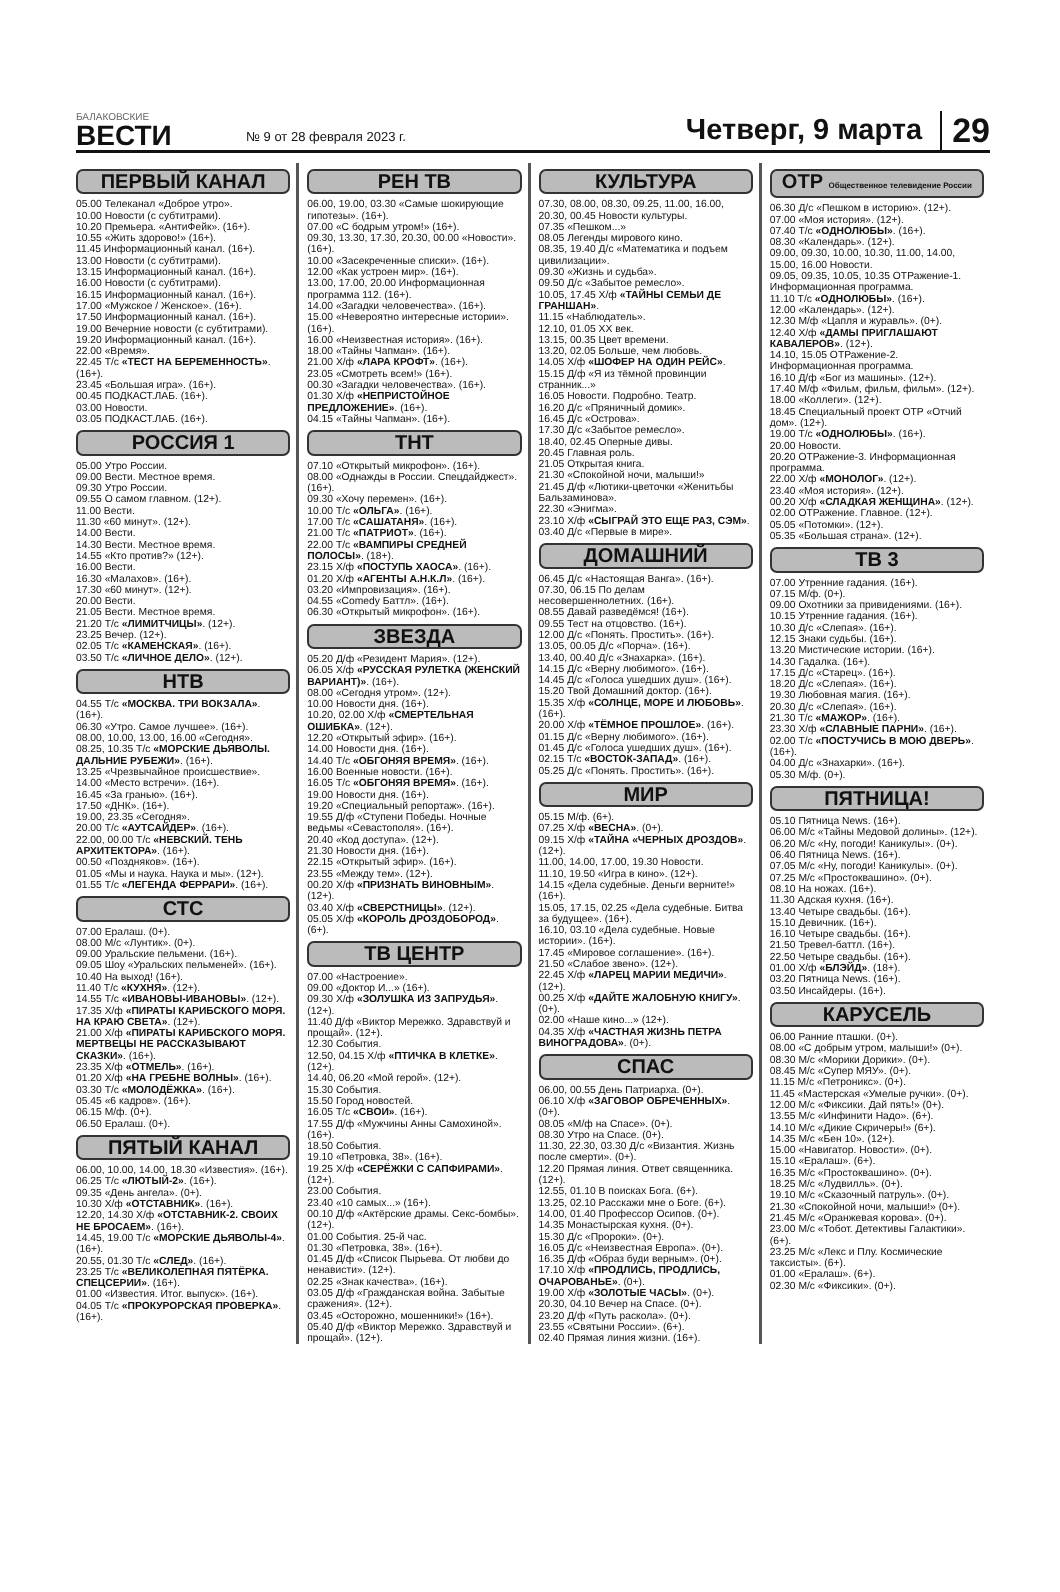БАЛАКОВСКИЕ
ВЕСТИ
№ 9 от 28 февраля 2023 г.
Четверг, 9 марта
29
ПЕРВЫЙ КАНАЛ
05.00 Телеканал «Доброе утро».
10.00 Новости (с субтитрами).
10.20 Премьера. «АнтиФейк». (16+).
10.55 «Жить здорово!» (16+).
11.45 Информационный канал. (16+).
13.00 Новости (с субтитрами).
13.15 Информационный канал. (16+).
16.00 Новости (с субтитрами).
16.15 Информационный канал. (16+).
17.00 «Мужское / Женское». (16+).
17.50 Информационный канал. (16+).
19.00 Вечерние новости (с субтитрами).
19.20 Информационный канал. (16+).
22.00 «Время».
22.45 Т/с «ТЕСТ НА БЕРЕМЕННОСТЬ». (16+).
23.45 «Большая игра». (16+).
00.45 ПОДКАСТ.ЛАБ. (16+).
03.00 Новости.
03.05 ПОДКАСТ.ЛАБ. (16+).
РОССИЯ 1
05.00 Утро России.
09.00 Вести. Местное время.
09.30 Утро России.
09.55 О самом главном. (12+).
11.00 Вести.
11.30 «60 минут». (12+).
14.00 Вести.
14.30 Вести. Местное время.
14.55 «Кто против?» (12+).
16.00 Вести.
16.30 «Малахов». (16+).
17.30 «60 минут». (12+).
20.00 Вести.
21.05 Вести. Местное время.
21.20 Т/с «ЛИМИТЧИЦЫ». (12+).
23.25 Вечер. (12+).
02.05 Т/с «КАМЕНСКАЯ». (16+).
03.50 Т/с «ЛИЧНОЕ ДЕЛО». (12+).
НТВ
04.55 Т/с «МОСКВА. ТРИ ВОКЗАЛА». (16+).
06.30 «Утро. Самое лучшее». (16+).
08.00, 10.00, 13.00, 16.00 «Сегодня».
08.25, 10.35 Т/с «МОРСКИЕ ДЬЯВОЛЫ. ДАЛЬНИЕ РУБЕЖИ». (16+).
13.25 «Чрезвычайное происшествие».
14.00 «Место встречи». (16+).
16.45 «За гранью». (16+).
17.50 «ДНК». (16+).
19.00, 23.35 «Сегодня».
20.00 Т/с «АУТСАЙДЕР». (16+).
22.00, 00.00 Т/с «НЕВСКИЙ. ТЕНЬ АРХИТЕКТОРА». (16+).
00.50 «Поздняков». (16+).
01.05 «Мы и наука. Наука и мы». (12+).
01.55 Т/с «ЛЕГЕНДА ФЕРРАРИ». (16+).
СТС
07.00 Ералаш. (0+).
08.00 М/с «Лунтик». (0+).
09.00 Уральские пельмени. (16+).
09.05 Шоу «Уральских пельменей». (16+).
10.40 На выход! (16+).
11.40 Т/с «КУХНЯ». (12+).
14.55 Т/с «ИВАНОВЫ-ИВАНОВЫ». (12+).
17.35 Х/ф «ПИРАТЫ КАРИБСКОГО МОРЯ. НА КРАЮ СВЕТА». (12+).
21.00 Х/ф «ПИРАТЫ КАРИБСКОГО МОРЯ. МЕРТВЕЦЫ НЕ РАССКАЗЫВАЮТ СКАЗКИ». (16+).
23.35 Х/ф «ОТМЕЛЬ». (16+).
01.20 Х/ф «НА ГРЕБНЕ ВОЛНЫ». (16+).
03.30 Т/с «МОЛОДЁЖКА». (16+).
05.45 «6 кадров». (16+).
06.15 М/ф. (0+).
06.50 Ералаш. (0+).
ПЯТЫЙ КАНАЛ
06.00, 10.00, 14.00, 18.30 «Известия». (16+).
06.25 Т/с «ЛЮТЫЙ-2». (16+).
09.35 «День ангела». (0+).
10.30 Х/ф «ОТСТАВНИК». (16+).
12.20, 14.30 Х/ф «ОТСТАВНИК-2. СВОИХ НЕ БРОСАЕМ». (16+).
14.45, 19.00 Т/с «МОРСКИЕ ДЬЯВОЛЫ-4». (16+).
20.55, 01.30 Т/с «СЛЕД». (16+).
23.25 Т/с «ВЕЛИКОЛЕПНАЯ ПЯТЁРКА. СПЕЦСЕРИИ». (16+).
01.00 «Известия. Итог. выпуск». (16+).
04.05 Т/с «ПРОКУРОРСКАЯ ПРОВЕРКА». (16+).
РЕН ТВ
06.00, 19.00, 03.30 «Самые шокирующие гипотезы». (16+).
07.00 «С бодрым утром!» (16+).
09.30, 13.30, 17.30, 20.30, 00.00 «Новости». (16+).
10.00 «Засекреченные списки». (16+).
12.00 «Как устроен мир». (16+).
13.00, 17.00, 20.00 Информационная программа 112. (16+).
14.00 «Загадки человечества». (16+).
15.00 «Невероятно интересные истории». (16+).
16.00 «Неизвестная история». (16+).
18.00 «Тайны Чапман». (16+).
21.00 Х/ф «ЛАРА КРОФТ». (16+).
23.05 «Смотреть всем!» (16+).
00.30 «Загадки человечества». (16+).
01.30 Х/ф «НЕПРИСТОЙНОЕ ПРЕДЛОЖЕНИЕ». (16+).
04.15 «Тайны Чапман». (16+).
ТНТ
07.10 «Открытый микрофон». (16+).
08.00 «Однажды в России. Спецдайджест». (16+).
09.30 «Хочу перемен». (16+).
10.00 Т/с «ОЛЬГА». (16+).
17.00 Т/с «САШАТАНЯ». (16+).
21.00 Т/с «ПАТРИОТ». (16+).
22.00 Т/с «ВАМПИРЫ СРЕДНЕЙ ПОЛОСЫ». (18+).
23.15 Х/ф «ПОСТУПЬ ХАОСА». (16+).
01.20 Х/ф «АГЕНТЫ А.Н.К.Л». (16+).
03.20 «Импровизация». (16+).
04.55 «Comedy Баттл». (16+).
06.30 «Открытый микрофон». (16+).
ЗВЕЗДА
05.20 Д/ф «Резидент Мария». (12+).
06.05 Х/ф «РУССКАЯ РУЛЕТКА (ЖЕНСКИЙ ВАРИАНТ)». (16+).
08.00 «Сегодня утром». (12+).
10.00 Новости дня. (16+).
10.20, 02.00 Х/ф «СМЕРТЕЛЬНАЯ ОШИБКА». (12+).
12.20 «Открытый эфир». (16+).
14.00 Новости дня. (16+).
14.40 Т/с «ОБГОНЯЯ ВРЕМЯ». (16+).
16.00 Военные новости. (16+).
16.05 Т/с «ОБГОНЯЯ ВРЕМЯ». (16+).
19.00 Новости дня. (16+).
19.20 «Специальный репортаж». (16+).
19.55 Д/ф «Ступени Победы. Ночные ведьмы «Севастополя». (16+).
20.40 «Код доступа». (12+).
21.30 Новости дня. (16+).
22.15 «Открытый эфир». (16+).
23.55 «Между тем». (12+).
00.20 Х/ф «ПРИЗНАТЬ ВИНОВНЫМ». (12+).
03.40 Х/ф «СВЕРСТНИЦЫ». (12+).
05.05 Х/ф «КОРОЛЬ ДРОЗДОБОРОД». (6+).
ТВ ЦЕНТР
07.00 «Настроение».
09.00 «Доктор И...» (16+).
09.30 Х/ф «ЗОЛУШКА ИЗ ЗАПРУДЬЯ». (12+).
11.40 Д/ф «Виктор Мережко. Здравствуй и прощай». (12+).
12.30 События.
12.50, 04.15 Х/ф «ПТИЧКА В КЛЕТКЕ». (12+).
14.40, 06.20 «Мой герой». (12+).
15.30 События.
15.50 Город новостей.
16.05 Т/с «СВОИ». (16+).
17.55 Д/ф «Мужчины Анны Самохиной». (16+).
18.50 События.
19.10 «Петровка, 38». (16+).
19.25 Х/ф «СЕРЁЖКИ С САПФИРАМИ». (12+).
23.00 События.
23.40 «10 самых...» (16+).
00.10 Д/ф «Актёрские драмы. Секс-бомбы». (12+).
01.00 События. 25-й час.
01.30 «Петровка, 38». (16+).
01.45 Д/ф «Список Пырьева. От любви до ненависти». (12+).
02.25 «Знак качества». (16+).
03.05 Д/ф «Гражданская война. Забытые сражения». (12+).
03.45 «Осторожно, мошенники!» (16+).
05.40 Д/ф «Виктор Мережко. Здравствуй и прощай». (12+).
КУЛЬТУРА
07.30, 08.00, 08.30, 09.25, 11.00, 16.00, 20.30, 00.45 Новости культуры.
07.35 «Пешком...»
08.05 Легенды мирового кино.
08.35, 19.40 Д/с «Математика и подъем цивилизации».
09.30 «Жизнь и судьба».
09.50 Д/с «Забытое ремесло».
10.05, 17.45 Х/ф «ТАЙНЫ СЕМЬИ ДЕ ГРАНШАН».
11.15 «Наблюдатель».
12.10, 01.05 ХХ век.
13.15, 00.35 Цвет времени.
13.20, 02.05 Больше, чем любовь.
14.05 Х/ф «ШОФЕР НА ОДИН РЕЙС».
15.15 Д/ф «Я из тёмной провинции странник...»
16.05 Новости. Подробно. Театр.
16.20 Д/с «Пряничный домик».
16.45 Д/с «Острова».
17.30 Д/с «Забытое ремесло».
18.40, 02.45 Оперные дивы.
20.45 Главная роль.
21.05 Открытая книга.
21.30 «Спокойной ночи, малыши!»
21.45 Д/ф «Лютики-цветочки «Женитьбы Бальзаминова».
22.30 «Энигма».
23.10 Х/ф «СЫГРАЙ ЭТО ЕЩЕ РАЗ, СЭМ».
03.40 Д/с «Первые в мире».
ДОМАШНИЙ
06.45 Д/с «Настоящая Ванга». (16+).
07.30, 06.15 По делам несовершеннолетних. (16+).
08.55 Давай разведёмся! (16+).
09.55 Тест на отцовство. (16+).
12.00 Д/с «Понять. Простить». (16+).
13.05, 00.05 Д/с «Порча». (16+).
13.40, 00.40 Д/с «Знахарка». (16+).
14.15 Д/с «Верну любимого». (16+).
14.45 Д/с «Голоса ушедших душ». (16+).
15.20 Твой Домашний доктор. (16+).
15.35 Х/ф «СОЛНЦЕ, МОРЕ И ЛЮБОВЬ». (16+).
20.00 Х/ф «ТЁМНОЕ ПРОШЛОЕ». (16+).
01.15 Д/с «Верну любимого». (16+).
01.45 Д/с «Голоса ушедших душ». (16+).
02.15 Т/с «ВОСТОК-ЗАПАД». (16+).
05.25 Д/с «Понять. Простить». (16+).
МИР
05.15 М/ф. (6+).
07.25 Х/ф «ВЕСНА». (0+).
09.15 Х/ф «ТАЙНА «ЧЕРНЫХ ДРОЗДОВ». (12+).
11.00, 14.00, 17.00, 19.30 Новости.
11.10, 19.50 «Игра в кино». (12+).
14.15 «Дела судебные. Деньги верните!» (16+).
15.05, 17.15, 02.25 «Дела судебные. Битва за будущее». (16+).
16.10, 03.10 «Дела судебные. Новые истории». (16+).
17.45 «Мировое соглашение». (16+).
21.50 «Слабое звено». (12+).
22.45 Х/ф «ЛАРЕЦ МАРИИ МЕДИЧИ». (12+).
00.25 Х/ф «ДАЙТЕ ЖАЛОБНУЮ КНИГУ». (0+).
02.00 «Наше кино...» (12+).
04.35 Х/ф «ЧАСТНАЯ ЖИЗНЬ ПЕТРА ВИНОГРАДОВА». (0+).
СПАС
06.00, 00.55 День Патриарха. (0+).
06.10 Х/ф «ЗАГОВОР ОБРЕЧЕННЫХ». (0+).
08.05 «М/ф на Спасе». (0+).
08.30 Утро на Спасе. (0+).
11.30, 22.30, 03.30 Д/с «Византия. Жизнь после смерти». (0+).
12.20 Прямая линия. Ответ священника. (12+).
12.55, 01.10 В поисках Бога. (6+).
13.25, 02.10 Расскажи мне о Боге. (6+).
14.00, 01.40 Профессор Осипов. (0+).
14.35 Монастырская кухня. (0+).
15.30 Д/с «Пророки». (0+).
16.05 Д/с «Неизвестная Европа». (0+).
16.35 Д/ф «Образ буди верным». (0+).
17.10 Х/ф «ПРОДЛИСЬ, ПРОДЛИСЬ, ОЧАРОВАНЬЕ». (0+).
19.00 Х/ф «ЗОЛОТЫЕ ЧАСЫ». (0+).
20.30, 04.10 Вечер на Спасе. (0+).
23.20 Д/ф «Путь раскола». (0+).
23.55 «Святыни России». (6+).
02.40 Прямая линия жизни. (16+).
ОТР Общественное телевидение России
06.30 Д/с «Пешком в историю». (12+).
07.00 «Моя история». (12+).
07.40 Т/с «ОДНОЛЮБЫ». (16+).
08.30 «Календарь». (12+).
09.00, 09.30, 10.00, 10.30, 11.00, 14.00, 15.00, 16.00 Новости.
09.05, 09.35, 10.05, 10.35 ОТРажение-1. Информационная программа.
11.10 Т/с «ОДНОЛЮБЫ». (16+).
12.00 «Календарь». (12+).
12.30 М/ф «Цапля и журавль». (0+).
12.40 Х/ф «ДАМЫ ПРИГЛАШАЮТ КАВАЛЕРОВ». (12+).
14.10, 15.05 ОТРажение-2. Информационная программа.
16.10 Д/ф «Бог из машины». (12+).
17.40 М/ф «Фильм, фильм, фильм». (12+).
18.00 «Коллеги». (12+).
18.45 Специальный проект ОТР «Отчий дом». (12+).
19.00 Т/с «ОДНОЛЮБЫ». (16+).
20.00 Новости.
20.20 ОТРажение-3. Информационная программа.
22.00 Х/ф «МОНОЛОГ». (12+).
23.40 «Моя история». (12+).
00.20 Х/ф «СЛАДКАЯ ЖЕНЩИНА». (12+).
02.00 ОТРажение. Главное. (12+).
05.05 «Потомки». (12+).
05.35 «Большая страна». (12+).
ТВ 3
07.00 Утренние гадания. (16+).
07.15 М/ф. (0+).
09.00 Охотники за привидениями. (16+).
10.15 Утренние гадания. (16+).
10.30 Д/с «Слепая». (16+).
12.15 Знаки судьбы. (16+).
13.20 Мистические истории. (16+).
14.30 Гадалка. (16+).
17.15 Д/с «Старец». (16+).
18.20 Д/с «Слепая». (16+).
19.30 Любовная магия. (16+).
20.30 Д/с «Слепая». (16+).
21.30 Т/с «МАЖОР». (16+).
23.30 Х/ф «СЛАВНЫЕ ПАРНИ». (16+).
02.00 Т/с «ПОСТУЧИСЬ В МОЮ ДВЕРЬ». (16+).
04.00 Д/с «Знахарки». (16+).
05.30 М/ф. (0+).
ПЯТНИЦА!
05.10 Пятница News. (16+).
06.00 М/с «Тайны Медовой долины». (12+).
06.20 М/с «Ну, погоди! Каникулы». (0+).
06.40 Пятница News. (16+).
07.05 М/с «Ну, погоди! Каникулы». (0+).
07.25 М/с «Простоквашино». (0+).
08.10 На ножах. (16+).
11.30 Адская кухня. (16+).
13.40 Четыре свадьбы. (16+).
15.10 Девичник. (16+).
16.10 Четыре свадьбы. (16+).
21.50 Тревел-баттл. (16+).
22.50 Четыре свадьбы. (16+).
01.00 Х/ф «БЛЭЙД». (18+).
03.20 Пятница News. (16+).
03.50 Инсайдеры. (16+).
КАРУСЕЛЬ
06.00 Ранние пташки. (0+).
08.00 «С добрым утром, малыши!» (0+).
08.30 М/с «Морики Дорики». (0+).
08.45 М/с «Супер МЯУ». (0+).
11.15 М/с «Петроникс». (0+).
11.45 «Мастерская «Умелые ручки». (0+).
12.00 М/с «Фиксики. Дай пять!» (0+).
13.55 М/с «Инфинити Надо». (6+).
14.10 М/с «Дикие Скричеры!» (6+).
14.35 М/с «Бен 10». (12+).
15.00 «Навигатор. Новости». (0+).
15.10 «Ералаш». (6+).
16.35 М/с «Простоквашино». (0+).
18.25 М/с «Лудвилль». (0+).
19.10 М/с «Сказочный патруль». (0+).
21.30 «Спокойной ночи, малыши!» (0+).
21.45 М/с «Оранжевая корова». (0+).
23.00 М/с «Тобот. Детективы Галактики». (6+).
23.25 М/с «Лекс и Плу. Космические таксисты». (6+).
01.00 «Ералаш». (6+).
02.30 М/с «Фиксики». (0+).